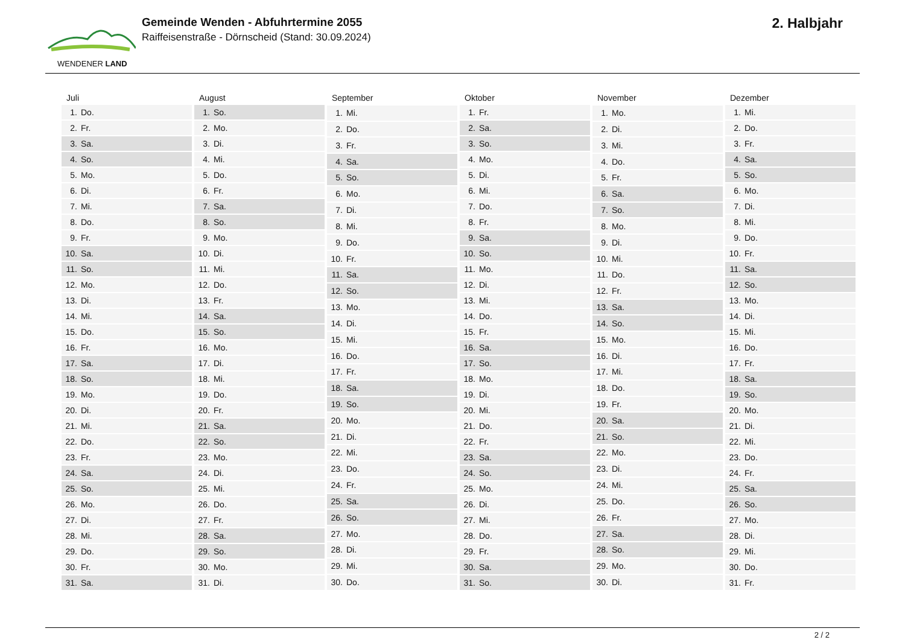WENDENER LAND
Gemeinde Wenden - Abfuhrtermine 2055
Raiffeisenstraße - Dörnscheid (Stand: 30.09.2024)
2. Halbjahr
| Juli | |
| --- | --- |
| 1. | Do. |
| 2. | Fr. |
| 3. | Sa. |
| 4. | So. |
| 5. | Mo. |
| 6. | Di. |
| 7. | Mi. |
| 8. | Do. |
| 9. | Fr. |
| 10. | Sa. |
| 11. | So. |
| 12. | Mo. |
| 13. | Di. |
| 14. | Mi. |
| 15. | Do. |
| 16. | Fr. |
| 17. | Sa. |
| 18. | So. |
| 19. | Mo. |
| 20. | Di. |
| 21. | Mi. |
| 22. | Do. |
| 23. | Fr. |
| 24. | Sa. |
| 25. | So. |
| 26. | Mo. |
| 27. | Di. |
| 28. | Mi. |
| 29. | Do. |
| 30. | Fr. |
| 31. | Sa. |
| August | |
| --- | --- |
| 1. | So. |
| 2. | Mo. |
| 3. | Di. |
| 4. | Mi. |
| 5. | Do. |
| 6. | Fr. |
| 7. | Sa. |
| 8. | So. |
| 9. | Mo. |
| 10. | Di. |
| 11. | Mi. |
| 12. | Do. |
| 13. | Fr. |
| 14. | Sa. |
| 15. | So. |
| 16. | Mo. |
| 17. | Di. |
| 18. | Mi. |
| 19. | Do. |
| 20. | Fr. |
| 21. | Sa. |
| 22. | So. |
| 23. | Mo. |
| 24. | Di. |
| 25. | Mi. |
| 26. | Do. |
| 27. | Fr. |
| 28. | Sa. |
| 29. | So. |
| 30. | Mo. |
| 31. | Di. |
| September | |
| --- | --- |
| 1. | Mi. |
| 2. | Do. |
| 3. | Fr. |
| 4. | Sa. |
| 5. | So. |
| 6. | Mo. |
| 7. | Di. |
| 8. | Mi. |
| 9. | Do. |
| 10. | Fr. |
| 11. | Sa. |
| 12. | So. |
| 13. | Mo. |
| 14. | Di. |
| 15. | Mi. |
| 16. | Do. |
| 17. | Fr. |
| 18. | Sa. |
| 19. | So. |
| 20. | Mo. |
| 21. | Di. |
| 22. | Mi. |
| 23. | Do. |
| 24. | Fr. |
| 25. | Sa. |
| 26. | So. |
| 27. | Mo. |
| 28. | Di. |
| 29. | Mi. |
| 30. | Do. |
| Oktober | |
| --- | --- |
| 1. | Fr. |
| 2. | Sa. |
| 3. | So. |
| 4. | Mo. |
| 5. | Di. |
| 6. | Mi. |
| 7. | Do. |
| 8. | Fr. |
| 9. | Sa. |
| 10. | So. |
| 11. | Mo. |
| 12. | Di. |
| 13. | Mi. |
| 14. | Do. |
| 15. | Fr. |
| 16. | Sa. |
| 17. | So. |
| 18. | Mo. |
| 19. | Di. |
| 20. | Mi. |
| 21. | Do. |
| 22. | Fr. |
| 23. | Sa. |
| 24. | So. |
| 25. | Mo. |
| 26. | Di. |
| 27. | Mi. |
| 28. | Do. |
| 29. | Fr. |
| 30. | Sa. |
| 31. | So. |
| November | |
| --- | --- |
| 1. | Mo. |
| 2. | Di. |
| 3. | Mi. |
| 4. | Do. |
| 5. | Fr. |
| 6. | Sa. |
| 7. | So. |
| 8. | Mo. |
| 9. | Di. |
| 10. | Mi. |
| 11. | Do. |
| 12. | Fr. |
| 13. | Sa. |
| 14. | So. |
| 15. | Mo. |
| 16. | Di. |
| 17. | Mi. |
| 18. | Do. |
| 19. | Fr. |
| 20. | Sa. |
| 21. | So. |
| 22. | Mo. |
| 23. | Di. |
| 24. | Mi. |
| 25. | Do. |
| 26. | Fr. |
| 27. | Sa. |
| 28. | So. |
| 29. | Mo. |
| 30. | Di. |
| Dezember | |
| --- | --- |
| 1. | Mi. |
| 2. | Do. |
| 3. | Fr. |
| 4. | Sa. |
| 5. | So. |
| 6. | Mo. |
| 7. | Di. |
| 8. | Mi. |
| 9. | Do. |
| 10. | Fr. |
| 11. | Sa. |
| 12. | So. |
| 13. | Mo. |
| 14. | Di. |
| 15. | Mi. |
| 16. | Do. |
| 17. | Fr. |
| 18. | Sa. |
| 19. | So. |
| 20. | Mo. |
| 21. | Di. |
| 22. | Mi. |
| 23. | Do. |
| 24. | Fr. |
| 25. | Sa. |
| 26. | So. |
| 27. | Mo. |
| 28. | Di. |
| 29. | Mi. |
| 30. | Do. |
| 31. | Fr. |
2 / 2